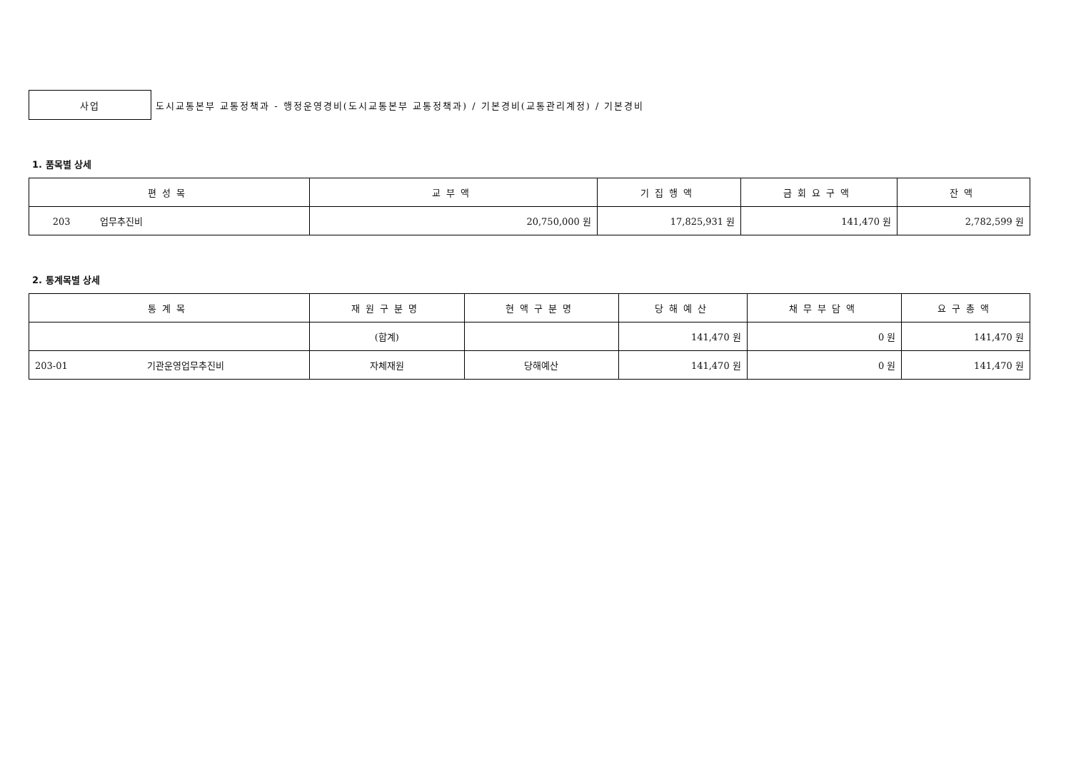사업
도시교통본부 교통정책과 - 행정운영경비(도시교통본부 교통정책과) / 기본경비(교통관리계정) / 기본경비
1. 품목별 상세
| 편성목 | 교부액 | 기집행액 | 금회요구액 | 잔액 |
| --- | --- | --- | --- | --- |
| 203 업무추진비 | 20,750,000 원 | 17,825,931 원 | 141,470 원 | 2,782,599 원 |
2. 통계목별 상세
| 통계목 | 재원구분명 | 현액구분명 | 당해예산 | 채무부담액 | 요구총액 |
| --- | --- | --- | --- | --- | --- |
| | (합계) | | 141,470 원 | 0 원 | 141,470 원 |
| 203-01 기관운영업무추진비 | 자체재원 | 당해예산 | 141,470 원 | 0 원 | 141,470 원 |